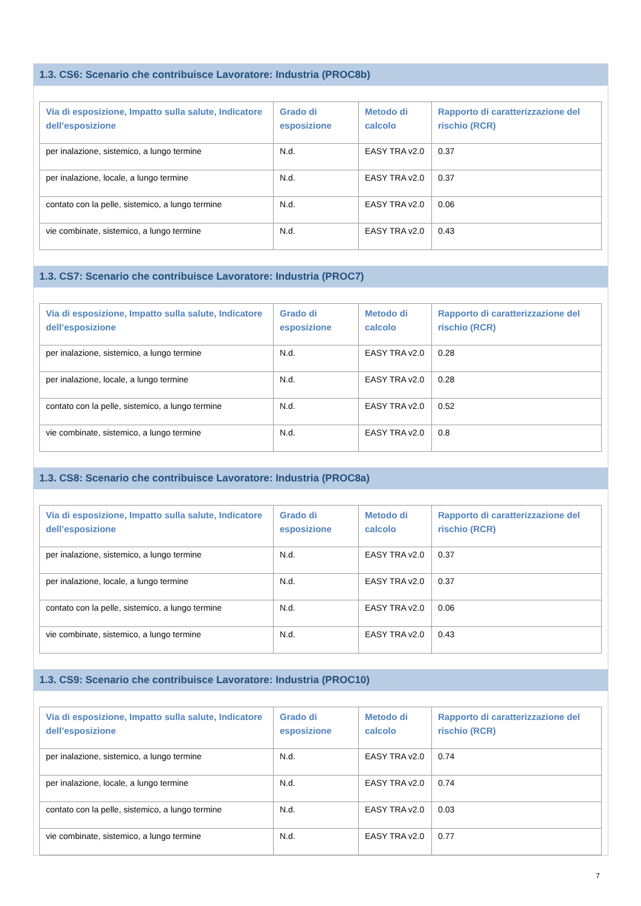1.3. CS6: Scenario che contribuisce Lavoratore: Industria (PROC8b)
| Via di esposizione, Impatto sulla salute, Indicatore dell’esposizione | Grado di esposizione | Metodo di calcolo | Rapporto di caratterizzazione del rischio (RCR) |
| --- | --- | --- | --- |
| per inalazione, sistemico, a lungo termine | N.d. | EASY TRA v2.0 | 0.37 |
| per inalazione, locale, a lungo termine | N.d. | EASY TRA v2.0 | 0.37 |
| contato con la pelle, sistemico, a lungo termine | N.d. | EASY TRA v2.0 | 0.06 |
| vie combinate, sistemico, a lungo termine | N.d. | EASY TRA v2.0 | 0.43 |
1.3. CS7: Scenario che contribuisce Lavoratore: Industria (PROC7)
| Via di esposizione, Impatto sulla salute, Indicatore dell’esposizione | Grado di esposizione | Metodo di calcolo | Rapporto di caratterizzazione del rischio (RCR) |
| --- | --- | --- | --- |
| per inalazione, sistemico, a lungo termine | N.d. | EASY TRA v2.0 | 0.28 |
| per inalazione, locale, a lungo termine | N.d. | EASY TRA v2.0 | 0.28 |
| contato con la pelle, sistemico, a lungo termine | N.d. | EASY TRA v2.0 | 0.52 |
| vie combinate, sistemico, a lungo termine | N.d. | EASY TRA v2.0 | 0.8 |
1.3. CS8: Scenario che contribuisce Lavoratore: Industria (PROC8a)
| Via di esposizione, Impatto sulla salute, Indicatore dell’esposizione | Grado di esposizione | Metodo di calcolo | Rapporto di caratterizzazione del rischio (RCR) |
| --- | --- | --- | --- |
| per inalazione, sistemico, a lungo termine | N.d. | EASY TRA v2.0 | 0.37 |
| per inalazione, locale, a lungo termine | N.d. | EASY TRA v2.0 | 0.37 |
| contato con la pelle, sistemico, a lungo termine | N.d. | EASY TRA v2.0 | 0.06 |
| vie combinate, sistemico, a lungo termine | N.d. | EASY TRA v2.0 | 0.43 |
1.3. CS9: Scenario che contribuisce Lavoratore: Industria (PROC10)
| Via di esposizione, Impatto sulla salute, Indicatore dell’esposizione | Grado di esposizione | Metodo di calcolo | Rapporto di caratterizzazione del rischio (RCR) |
| --- | --- | --- | --- |
| per inalazione, sistemico, a lungo termine | N.d. | EASY TRA v2.0 | 0.74 |
| per inalazione, locale, a lungo termine | N.d. | EASY TRA v2.0 | 0.74 |
| contato con la pelle, sistemico, a lungo termine | N.d. | EASY TRA v2.0 | 0.03 |
| vie combinate, sistemico, a lungo termine | N.d. | EASY TRA v2.0 | 0.77 |
7